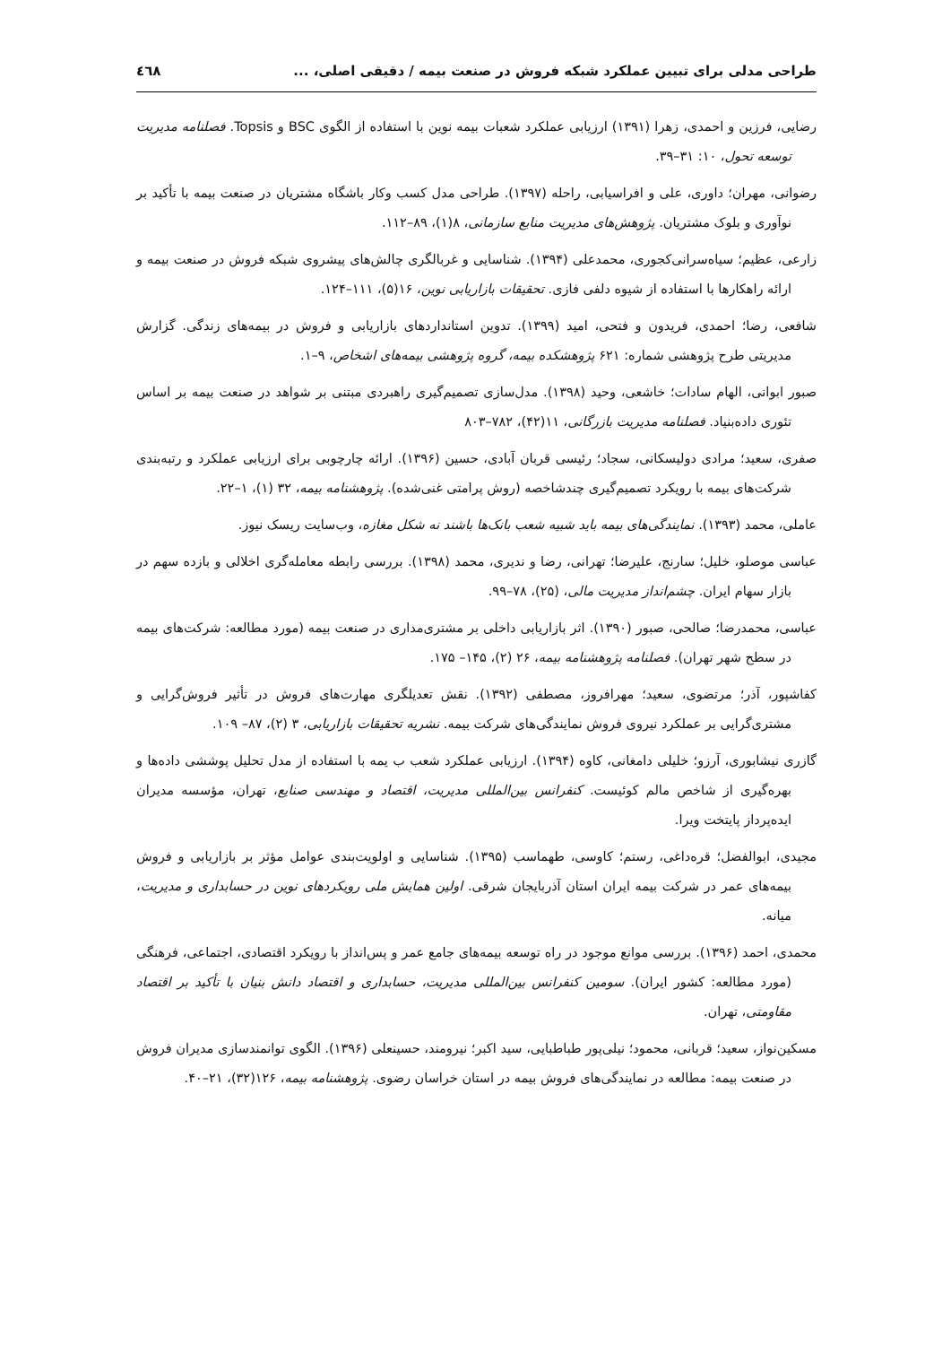طراحی مدلی برای تبیین عملکرد شبکه فروش در صنعت بیمه / دقیقی اصلی، ... ٤٦٨
رضایی، فرزین و احمدی، زهرا (۱۳۹۱) ارزیابی عملکرد شعبات بیمه نوین با استفاده از الگوی BSC و Topsis. فصلنامه مدیریت توسعه تحول، ۱۰: ۳۱–۳۹.
رضوانی، مهران؛ داوری، علی و افراسیابی، راحله (۱۳۹۷). طراحی مدل کسب وکار باشگاه مشتریان در صنعت بیمه با تأکید بر نوآوری و بلوک مشتریان. پژوهش‌های مدیریت منابع سازمانی، ۸(۱)، ۸۹–۱۱۲.
زارعی، عظیم؛ سیاه‌سرانی‌کجوری، محمدعلی (۱۳۹۴). شناسایی و غربالگری چالش‌های پیشروی شبکه فروش در صنعت بیمه و ارائه راهکارها با استفاده از شیوه دلفی فازی. تحقیقات بازاریابی نوین، ۱۶(۵)، ۱۱۱–۱۲۴.
شافعی، رضا؛ احمدی، فریدون و فتحی، امید (۱۳۹۹). تدوین استانداردهای بازاریابی و فروش در بیمه‌های زندگی. گزارش مدیریتی طرح پژوهشی شماره: ۶۲۱ پژوهشکده بیمه، گروه پژوهشی بیمه‌های اشخاص، ۹–۱.
صبور ابوانی، الهام سادات؛ خاشعی، وحید (۱۳۹۸). مدل‌سازی تصمیم‌گیری راهبردی مبتنی بر شواهد در صنعت بیمه بر اساس تئوری داده‌بنیاد. فصلنامه مدیریت بازرگانی، ۱۱(۴۲)، ۷۸۲–۸۰۳
صفری، سعید؛ مرادی دولیسکانی، سجاد؛ رئیسی قربان آبادی، حسین (۱۳۹۶). ارائه چارچوبی برای ارزیابی عملکرد و رتبه‌بندی شرکت‌های بیمه با رویکرد تصمیم‌گیری چندشاخصه (روش پرامتی غنی‌شده). پژوهشنامه بیمه، ۳۲ (۱)، ۱–۲۲.
عاملی، محمد (۱۳۹۳). نمایندگی‌های بیمه باید شبیه شعب بانک‌ها باشند نه شکل مغازه، وب‌سایت ریسک نیوز.
عباسی موصلو، خلیل؛ سارنج، علیرضا؛ تهرانی، رضا و ندیری، محمد (۱۳۹۸). بررسی رابطه معامله‌گری اخلالی و بازده سهم در بازار سهام ایران. چشم‌انداز مدیریت مالی، (۲۵)، ۷۸–۹۹.
عباسی، محمدرضا؛ صالحی، صبور (۱۳۹۰). اثر بازاریابی داخلی بر مشتری‌مداری در صنعت بیمه (مورد مطالعه: شرکت‌های بیمه در سطح شهر تهران). فصلنامه پژوهشنامه بیمه، ۲۶ (۲)، ۱۴۵– ۱۷۵.
کفاشپور، آذر؛ مرتضوی، سعید؛ مهرافروز، مصطفی (۱۳۹۲). نقش تعدیلگری مهارت‌های فروش در تأثیر فروش‌گرایی و مشتری‌گرایی بر عملکرد نیروی فروش نمایندگی‌های شرکت بیمه. نشریه تحقیقات بازاریابی، ۳ (۲)، ۸۷– ۱۰۹.
گازری نیشابوری، آرزو؛ خلیلی دامغانی، کاوه (۱۳۹۴). ارزیابی عملکرد شعب ب یمه با استفاده از مدل تحلیل پوششی داده‌ها و بهره‌گیری از شاخص مالم کوئیست. کنفرانس بین‌المللی مدیریت، اقتصاد و مهندسی صنایع، تهران، مؤسسه مدیران ایده‌پرداز پایتخت ویرا.
مجیدی، ابوالفضل؛ قره‌داغی، رستم؛ کاوسی، طهماسب (۱۳۹۵). شناسایی و اولویت‌بندی عوامل مؤثر بر بازاریابی و فروش بیمه‌های عمر در شرکت بیمه ایران استان آذربایجان شرقی. اولین همایش ملی رویکردهای نوین در حسابداری و مدیریت، میانه.
محمدی، احمد (۱۳۹۶). بررسی موانع موجود در راه توسعه بیمه‌های جامع عمر و پس‌انداز با رویکرد اقتصادی، اجتماعی، فرهنگی (مورد مطالعه: کشور ایران). سومین کنفرانس بین‌المللی مدیریت، حسابداری و اقتصاد دانش بنیان با تأکید بر اقتصاد مقاومتی، تهران.
مسکین‌نواز، سعید؛ قربانی، محمود؛ نیلی‌پور طباطبایی، سید اکبر؛ نیرومند، حسینعلی (۱۳۹۶). الگوی توانمندسازی مدیران فروش در صنعت بیمه: مطالعه در نمایندگی‌های فروش بیمه در استان خراسان رضوی. پژوهشنامه بیمه، ۱۲۶(۳۲)، ۲۱–۴۰.